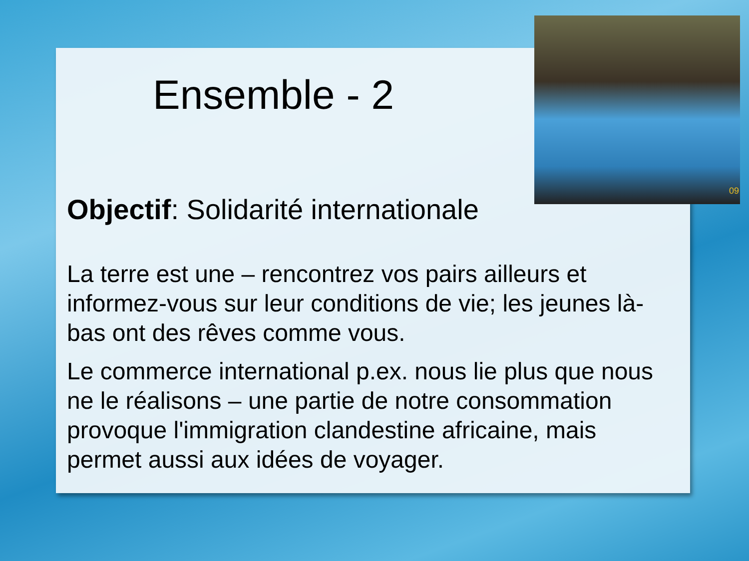09
Ensemble - 2
Objectif: Solidarité internationale
La terre est une – rencontrez vos pairs ailleurs et informez-vous sur leur conditions de vie; les jeunes là-bas ont des rêves comme vous.
Le commerce international p.ex. nous lie plus que nous ne le réalisons – une partie de notre consommation provoque l'immigration clandestine africaine, mais permet aussi aux idées de voyager.